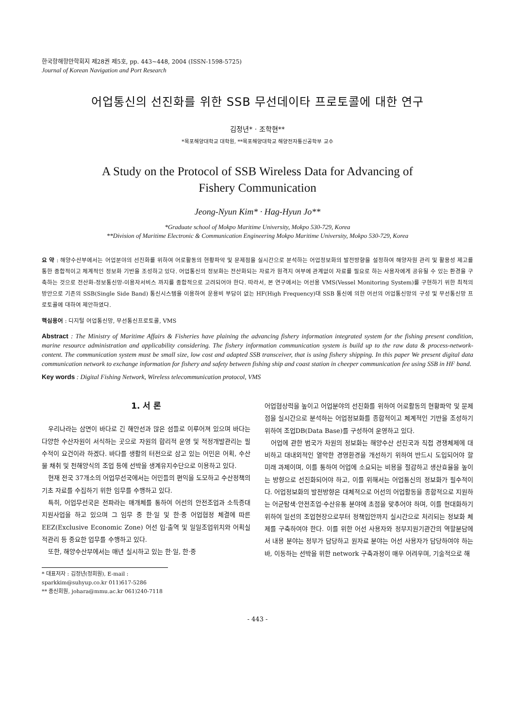한국항해항만학회지 제28권 제5호, pp. 443~448, 2004 (ISSN-1598-5725)
Journal of Korean Navigation and Port Research
어업통신의 선진화를 위한 SSB 무선데이타 프로토콜에 대한 연구
김정년* · 조학현**
*목포해양대학교 대학원, **목포해양대학교 해양전자통신공학부 교수
A Study on the Protocol of SSB Wireless Data for Advancing of
Fishery Communication
Jeong-Nyun Kim* · Hag-Hyun Jo**
*Graduate school of Mokpo Maritime University, Mokpo 530-729, Korea
**Division of Maritime Electronic & Communication Engineering Mokpo Maritime University, Mokpo 530-729, Korea
요 약 : 해양수산부에서는 어업분야의 선진화를 위하여 어로활동의 현황파악 및 문제점을 실시간으로 분석하는 어업정보화의 발전방향을 설정하여 해양자원 관리 및 활용성 제고를 통한 종합적이고 체계적인 정보화 기반을 조성하고 있다. 어업통신의 정보화는 전산화되는 자료가 원격지 여부에 관계없이 자료를 필요로 하는 사용자에게 공유될 수 있는 환경을 구축하는 것으로 전산화-정보통신망-이용자서비스 까지를 종합적으로 고려되어야 한다. 따라서, 본 연구에서는 어선용 VMS(Vessel Monitoring System)를 구현하기 위한 최적의 방안으로 기존의 SSB(Single Side Band) 통신시스템을 이용하여 운용비 부담이 없는 HF(High Frequency)대 SSB 통신에 의한 어선의 어업통신망의 구성 및 무선통신망 프로토콜에 대하여 제안하였다.
핵심용어 : 디지털 어업통신망, 무선통신프로토콜, VMS
Abstract : The Ministry of Maritime Affairs & Fisheries have plaining the advancing fishery information integrated system for the fishing present condition, marine resource administration and applicability considering. The fishery information communication system is build up to the raw data & process-network-content. The communication system must be small size, low cost and adapted SSB transceiver, that is using fishery shipping. In this paper We present digital data communication network to exchange information for fishery and safety between fishing ship and coast station in cheeper communication fee using SSB in HF band.
Key words : Digital Fishing Network, Wireless telecommunication protocol, VMS
1. 서 론
우리나라는 삼면이 바다로 긴 해안선과 많은 섬들로 이루어져 있으며 바다는 다양한 수산자원이 서식하는 곳으로 자원의 합리적 운영 및 적정개발관리는 필수적이 요건이라 하겠다. 바다를 생활의 터전으로 삼고 있는 어민은 어획, 수산물 채취 및 천해양식의 조업 등에 선박을 생계유지수단으로 이용하고 있다.
현재 전국 37개소의 어업무선국에서는 어민들의 편익을 도모하고 수산정책의 기초 자료를 수집하기 위한 임무를 수행하고 있다.
특히, 어업무선국은 전파라는 매개체를 통하여 어선의 안전조업과 소득증대 지원사업을 하고 있으며 그 임무 중 한·일 및 한·중 어업협정 체결에 따른 EEZ(Exclusive Economic Zone) 어선 입·출역 및 일일조업위치와 어획실적관리 등 중요한 업무를 수행하고 있다.
또한, 해양수산부에서는 매년 실시하고 있는 한·일, 한·중
어업협상력을 높이고 어업분야의 선진화를 위하여 어로활동의 현황파악 및 문제점을 실시간으로 분석하는 어업정보화를 종합적이고 체계적인 기반을 조성하기 위하여 조업DB(Data Base)를 구성하여 운영하고 있다.
어업에 관한 범국가 차원의 정보화는 해양수산 선진국과 직접 경쟁체제에 대비하고 대내외적인 열악한 경영환경을 개선하기 위하여 반드시 도입되어야 할 미래 과제이며, 이를 통하여 어업에 소요되는 비용을 절감하고 생산효율을 높이는 방향으로 선진화되어야 하고, 이를 위해서는 어업통신의 정보화가 필수적이다. 어업정보화의 발전방향은 대체적으로 어선의 어업활동을 종합적으로 지원하는 어군탐색·안전조업·수산유통 분야에 초점을 맞추어야 하며, 이를 현대화하기 위하여 일선의 조업현장으로부터 정책입안까지 실시간으로 처리되는 정보화 체제를 구축하여야 한다. 이를 위한 어선 사용자와 정부지원기관간의 역할분담에서 내용 분야는 정부가 담당하고 원자료 분야는 어선 사용자가 담당하여야 하는 바, 이동하는 선박을 위한 network 구축과정이 매우 어려우며, 기술적으로 해
* 대표저자 : 김정년(정회원), E-mail : sparkkim@suhyup.co.kr 011)617-5286
** 종신회원, johara@mmu.ac.kr 061)240-7118
- 443 -